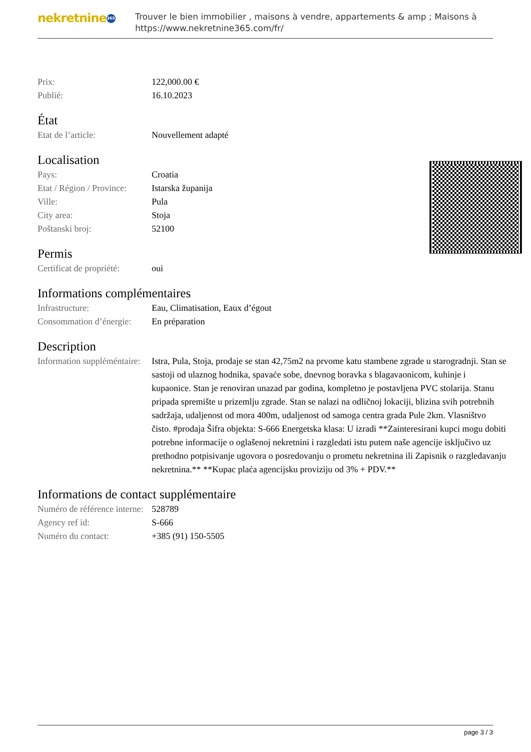nekretnine 365
Trouver le bien immobilier , maisons à vendre, appartements & amp ; Maisons à
https://www.nekretnine365.com/fr/
| Prix: | 122,000.00 € |
| Publié: | 16.10.2023 |
État
| Etat de l’article: | Nouvellement adapté |
Localisation
| Pays: | Croatia |
| Etat / Région / Province: | Istarska županija |
| Ville: | Pula |
| City area: | Stoja |
| Poštanski broj: | 52100 |
Permis
| Certificat de propriété: | oui |
Informations complémentaires
| Infrastructure: | Eau, Climatisation, Eaux d’égout |
| Consommation d’énergie: | En préparation |
Description
| Information suppléméntaire: | Istra, Pula, Stoja, prodaje se stan 42,75m2 na prvome katu stambene zgrade u starogradnji. Stan se sastoji od ulaznog hodnika, spavaće sobe, dnevnog boravka s blagavaonicom, kuhinje i kupaonice. Stan je renoviran unazad par godina, kompletno je postavljena PVC stolarija. Stanu pripada spremište u prizemlju zgrade. Stan se nalazi na odličnoj lokaciji, blizina svih potrebnih sadržaja, udaljenost od mora 400m, udaljenost od samoga centra grada Pule 2km. Vlasništvo čisto. #prodaja Šifra objekta: S-666 Energetska klasa: U izradi **Zainteresirani kupci mogu dobiti potrebne informacije o oglašenoj nekretnini i razgledati istu putem naše agencije isključivo uz prethodno potpisivanje ugovora o posredovanju o prometu nekretnina ili Zapisnik o razgledavanju nekretnina.** **Kupac plaća agencijsku proviziju od 3% + PDV.** |
Informations de contact supplémentaire
| Numéro de référence interne: | 528789 |
| Agency ref id: | S-666 |
| Numéro du contact: | +385 (91) 150-5505 |
page 3 / 3